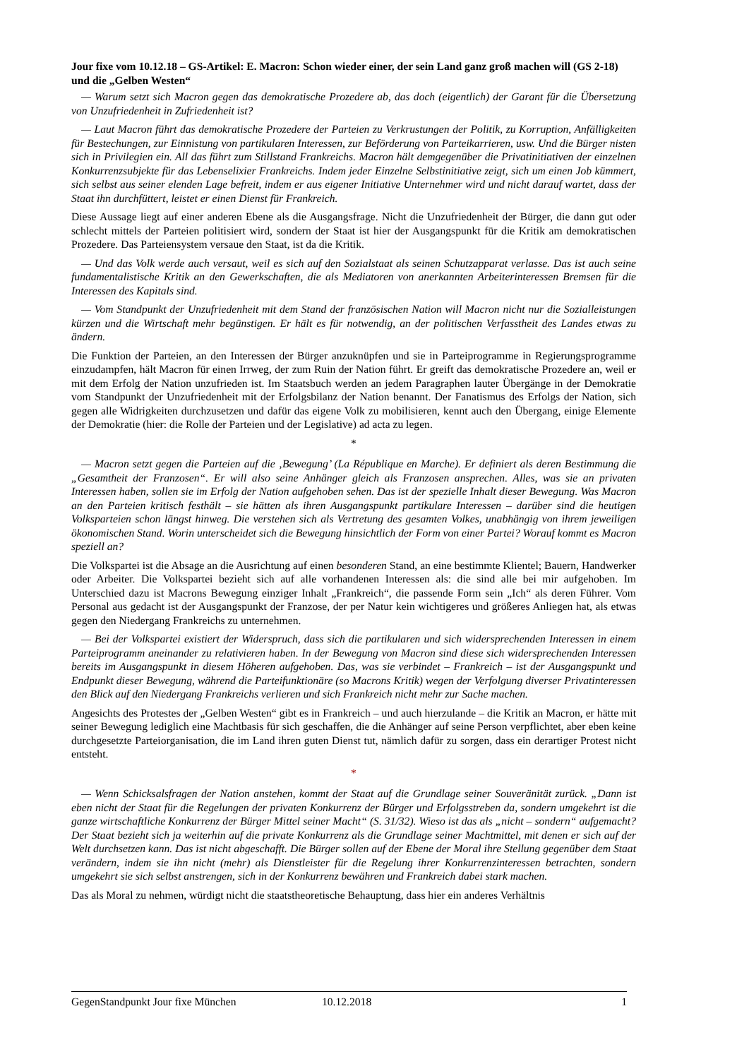Jour fixe vom 10.12.18 – GS-Artikel: E. Macron: Schon wieder einer, der sein Land ganz groß machen will (GS 2-18) und die „Gelben Westen“
— Warum setzt sich Macron gegen das demokratische Prozedere ab, das doch (eigentlich) der Garant für die Übersetzung von Unzufriedenheit in Zufriedenheit ist?
— Laut Macron führt das demokratische Prozedere der Parteien zu Verkrustungen der Politik, zu Korruption, Anfälligkeiten für Bestechungen, zur Einnistung von partikularen Interessen, zur Beförderung von Parteikarrieren, usw. Und die Bürger nisten sich in Privilegien ein. All das führt zum Stillstand Frankreichs. Macron hält demgegenüber die Privatinitiativen der einzelnen Konkurrenzsubjekte für das Lebenselixier Frankreichs. Indem jeder Einzelne Selbstinitiative zeigt, sich um einen Job kümmert, sich selbst aus seiner elenden Lage befreit, indem er aus eigener Initiative Unternehmer wird und nicht darauf wartet, dass der Staat ihn durchfüttert, leistet er einen Dienst für Frankreich.
Diese Aussage liegt auf einer anderen Ebene als die Ausgangsfrage. Nicht die Unzufriedenheit der Bürger, die dann gut oder schlecht mittels der Parteien politisiert wird, sondern der Staat ist hier der Ausgangspunkt für die Kritik am demokratischen Prozedere. Das Parteiensystem versaue den Staat, ist da die Kritik.
— Und das Volk werde auch versaut, weil es sich auf den Sozialstaat als seinen Schutzapparat verlasse. Das ist auch seine fundamentalistische Kritik an den Gewerkschaften, die als Mediatoren von anerkannten Arbeiterinteressen Bremsen für die Interessen des Kapitals sind.
— Vom Standpunkt der Unzufriedenheit mit dem Stand der französischen Nation will Macron nicht nur die Sozialleistungen kürzen und die Wirtschaft mehr begünstigen. Er hält es für notwendig, an der politischen Verfasstheit des Landes etwas zu ändern.
Die Funktion der Parteien, an den Interessen der Bürger anzuknüpfen und sie in Parteiprogramme in Regierungsprogramme einzudampfen, hält Macron für einen Irrweg, der zum Ruin der Nation führt. Er greift das demokratische Prozedere an, weil er mit dem Erfolg der Nation unzufrieden ist. Im Staatsbuch werden an jedem Paragraphen lauter Übergänge in der Demokratie vom Standpunkt der Unzufriedenheit mit der Erfolgsbilanz der Nation benannt. Der Fanatismus des Erfolgs der Nation, sich gegen alle Widrigkeiten durchzusetzen und dafür das eigene Volk zu mobilisieren, kennt auch den Übergang, einige Elemente der Demokratie (hier: die Rolle der Parteien und der Legislative) ad acta zu legen.
*
— Macron setzt gegen die Parteien auf die ‚Bewegung’ (La République en Marche). Er definiert als deren Bestimmung die „Gesamtheit der Franzosen“. Er will also seine Anhänger gleich als Franzosen ansprechen. Alles, was sie an privaten Interessen haben, sollen sie im Erfolg der Nation aufgehoben sehen. Das ist der spezielle Inhalt dieser Bewegung. Was Macron an den Parteien kritisch festhält – sie hätten als ihren Ausgangspunkt partikulare Interessen – darüber sind die heutigen Volksparteien schon längst hinweg. Die verstehen sich als Vertretung des gesamten Volkes, unabhängig von ihrem jeweiligen ökonomischen Stand. Worin unterscheidet sich die Bewegung hinsichtlich der Form von einer Partei? Worauf kommt es Macron speziell an?
Die Volkspartei ist die Absage an die Ausrichtung auf einen besonderen Stand, an eine bestimmte Klientel; Bauern, Handwerker oder Arbeiter. Die Volkspartei bezieht sich auf alle vorhandenen Interessen als: die sind alle bei mir aufgehoben. Im Unterschied dazu ist Macrons Bewegung einziger Inhalt „Frankreich“, die passende Form sein „Ich“ als deren Führer. Vom Personal aus gedacht ist der Ausgangspunkt der Franzose, der per Natur kein wichtigeres und größeres Anliegen hat, als etwas gegen den Niedergang Frankreichs zu unternehmen.
— Bei der Volkspartei existiert der Widerspruch, dass sich die partikularen und sich widersprechenden Interessen in einem Parteiprogramm aneinander zu relativieren haben. In der Bewegung von Macron sind diese sich widersprechenden Interessen bereits im Ausgangspunkt in diesem Höheren aufgehoben. Das, was sie verbindet – Frankreich – ist der Ausgangspunkt und Endpunkt dieser Bewegung, während die Parteifunktionäre (so Macrons Kritik) wegen der Verfolgung diverser Privatinteressen den Blick auf den Niedergang Frankreichs verlieren und sich Frankreich nicht mehr zur Sache machen.
Angesichts des Protestes der „Gelben Westen“ gibt es in Frankreich – und auch hierzulande – die Kritik an Macron, er hätte mit seiner Bewegung lediglich eine Machtbasis für sich geschaffen, die die Anhänger auf seine Person verpflichtet, aber eben keine durchgesetzte Parteiorganisation, die im Land ihren guten Dienst tut, nämlich dafür zu sorgen, dass ein derartiger Protest nicht entsteht.
*
— Wenn Schicksalsfragen der Nation anstehen, kommt der Staat auf die Grundlage seiner Souveränität zurück. „Dann ist eben nicht der Staat für die Regelungen der privaten Konkurrenz der Bürger und Erfolgsstreben da, sondern umgekehrt ist die ganze wirtschaftliche Konkurrenz der Bürger Mittel seiner Macht“ (S. 31/32). Wieso ist das als „nicht – sondern“ aufgemacht? Der Staat bezieht sich ja weiterhin auf die private Konkurrenz als die Grundlage seiner Machtmittel, mit denen er sich auf der Welt durchsetzen kann. Das ist nicht abgeschafft. Die Bürger sollen auf der Ebene der Moral ihre Stellung gegenüber dem Staat verändern, indem sie ihn nicht (mehr) als Dienstleister für die Regelung ihrer Konkurrenzinteressen betrachten, sondern umgekehrt sie sich selbst anstrengen, sich in der Konkurrenz bewähren und Frankreich dabei stark machen.
Das als Moral zu nehmen, würdigt nicht die staatstheoretische Behauptung, dass hier ein anderes Verhältnis
GegenStandpunkt Jour fixe München 10.12.2018 1